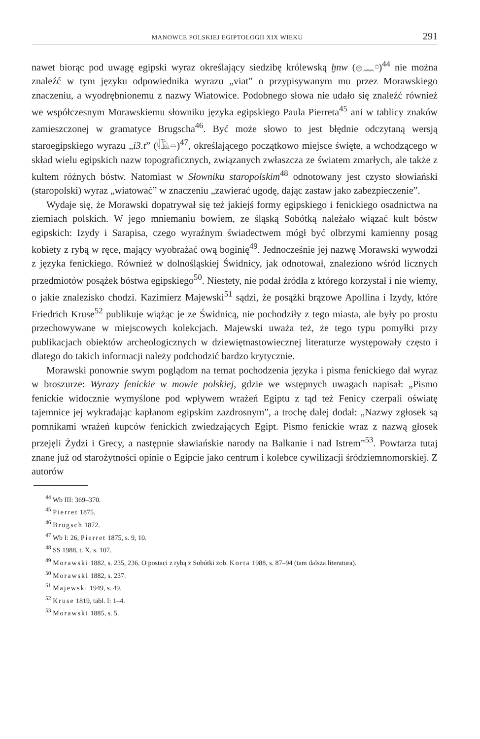MANOWCE POLSKIEJ EGIPTOLOGII XIX WIEKU 291
nawet biorąc pod uwagę egipski wyraz określający siedzibę królewską ḫnw (𓐍𓈖𓏌)<sup>44</sup> nie można znaleźć w tym języku odpowiednika wyrazu „viat” o przypisywanym mu przez Morawskiego znaczeniu, a wyodrębnionemu z nazwy Wiatowice. Podobnego słowa nie udało się znaleźć również we współczesnym Morawskiemu słowniku języka egipskiego Paula Pierreta<sup>45</sup> ani w tablicy znaków zamieszczonej w gramatyce Brugscha<sup>46</sup>. Być może słowo to jest błędnie odczytaną wersją staroegipskiego wyrazu „i3.t” (𓇋𓄿𓏏)<sup>47</sup>, określającego początkowo miejsce święte, a wchodzącego w skład wielu egipskich nazw topograficznych, związanych zwłaszcza ze światem zmarłych, ale także z kultem różnych bóstw. Natomiast w Słowniku staropolskim<sup>48</sup> odnotowany jest czysto słowiański (staropolski) wyraz „wiatować” w znaczeniu „zawierać ugodę, dając zastaw jako zabezpieczenie”.
Wydaje się, że Morawski dopatrywał się też jakiejś formy egipskiego i fenickiego osadnictwa na ziemiach polskich. W jego mniemaniu bowiem, ze śląską Sobótką należało wiązać kult bóstw egipskich: Izydy i Sarapisa, czego wyraźnym świadectwem mógł być olbrzymi kamienny posąg kobiety z rybą w ręce, mający wyobrażać ową boginię<sup>49</sup>. Jednocześnie jej nazwę Morawski wywodzi z języka fenickiego. Również w dolnośląskiej Świdnicy, jak odnotował, znaleziono wśród licznych przedmiotów posążek bóstwa egipskiego<sup>50</sup>. Niestety, nie podał źródła z którego korzystał i nie wiemy, o jakie znalezisko chodzi. Kazimierz Majewski<sup>51</sup> sądzi, że posążki brązowe Apollina i Izydy, które Friedrich Kruse<sup>52</sup> publikuje wiążąc je ze Świdnicą, nie pochodziły z tego miasta, ale były po prostu przechowywane w miejscowych kolekcjach. Majewski uważa też, że tego typu pomyłki przy publikacjach obiektów archeologicznych w dziewiętnastowiecznej literaturze występowały często i dlatego do takich informacji należy podchodzić bardzo krytycznie.
Morawski ponownie swym poglądom na temat pochodzenia języka i pisma fenickiego dał wyraz w broszurze: Wyrazy fenickie w mowie polskiej, gdzie we wstępnych uwagach napisał: „Pismo fenickie widocznie wymyślone pod wpływem wrażeń Egiptu z tąd też Fenicy czerpali oświatę tajemnice jej wykradając kapłanom egipskim zazdrosnym”, a trochę dalej dodał: „Nazwy zgłosek są pomnikami wrażeń kupców fenickich zwiedzających Egipt. Pismo fenickie wraz z nazwą głosek przejęli Żydzi i Grecy, a następnie sławiańskie narody na Balkanie i nad Istrem”<sup>53</sup>. Powtarza tutaj znane już od starożytności opinie o Egipcie jako centrum i kolebce cywilizacji śródziemnomorskiej. Z autorów
<sup>44</sup> Wb III: 369–370.
<sup>45</sup> Pierret 1875.
<sup>46</sup> Brugsch 1872.
<sup>47</sup> Wb I: 26, Pierret 1875, s. 9, 10.
<sup>48</sup> SS 1988, t. X, s. 107.
<sup>49</sup> Morawski 1882, s. 235, 236. O postaci z rybą z Sobótki zob. Korta 1988, s. 87–94 (tam dalsza literatura).
<sup>50</sup> Morawski 1882, s. 237.
<sup>51</sup> Majewski 1949, s. 49.
<sup>52</sup> Kruse 1819, tabl. I: 1–4.
<sup>53</sup> Morawski 1885, s. 5.